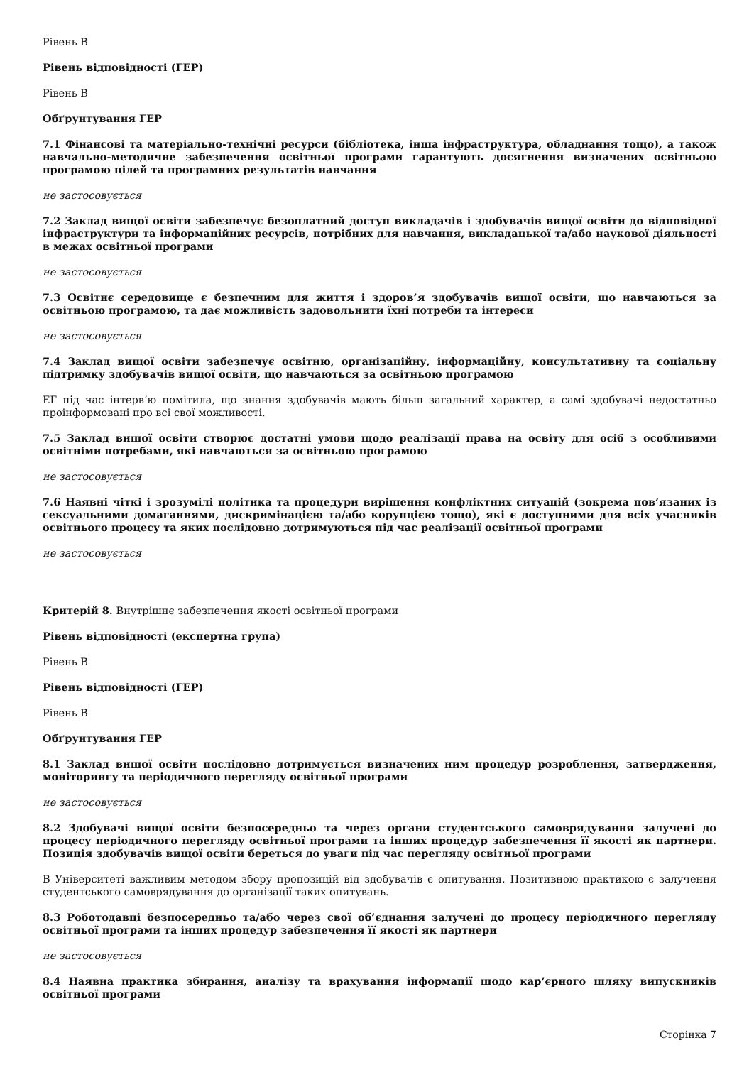Рівень В
Рівень відповідності (ГЕР)
Рівень В
Обґрунтування ГЕР
7.1 Фінансові та матеріально-технічні ресурси (бібліотека, інша інфраструктура, обладнання тощо), а також навчально-методичне забезпечення освітньої програми гарантують досягнення визначених освітньою програмою цілей та програмних результатів навчання
не застосовується
7.2 Заклад вищої освіти забезпечує безоплатний доступ викладачів і здобувачів вищої освіти до відповідної інфраструктури та інформаційних ресурсів, потрібних для навчання, викладацької та/або наукової діяльності в межах освітньої програми
не застосовується
7.3 Освітнє середовище є безпечним для життя і здоров’я здобувачів вищої освіти, що навчаються за освітньою програмою, та дає можливість задовольнити їхні потреби та інтереси
не застосовується
7.4 Заклад вищої освіти забезпечує освітню, організаційну, інформаційну, консультативну та соціальну підтримку здобувачів вищої освіти, що навчаються за освітньою програмою
ЕГ під час інтерв’ю помітила, що знання здобувачів мають більш загальний характер, а самі здобувачі недостатньо проінформовані про всі свої можливості.
7.5 Заклад вищої освіти створює достатні умови щодо реалізації права на освіту для осіб з особливими освітніми потребами, які навчаються за освітньою програмою
не застосовується
7.6 Наявні чіткі і зрозумілі політика та процедури вирішення конфліктних ситуацій (зокрема пов’язаних із сексуальними домаганнями, дискримінацією та/або корупцією тощо), які є доступними для всіх учасників освітнього процесу та яких послідовно дотримуються під час реалізації освітньої програми
не застосовується
Критерій 8. Внутрішнє забезпечення якості освітньої програми
Рівень відповідності (експертна група)
Рівень В
Рівень відповідності (ГЕР)
Рівень В
Обґрунтування ГЕР
8.1 Заклад вищої освіти послідовно дотримується визначених ним процедур розроблення, затвердження, моніторингу та періодичного перегляду освітньої програми
не застосовується
8.2 Здобувачі вищої освіти безпосередньо та через органи студентського самоврядування залучені до процесу періодичного перегляду освітньої програми та інших процедур забезпечення її якості як партнери. Позиція здобувачів вищої освіти береться до уваги під час перегляду освітньої програми
В Університеті важливим методом збору пропозицій від здобувачів є опитування. Позитивною практикою є залучення студентського самоврядування до організації таких опитувань.
8.3 Роботодавці безпосередньо та/або через свої об’єднання залучені до процесу періодичного перегляду освітньої програми та інших процедур забезпечення її якості як партнери
не застосовується
8.4 Наявна практика збирання, аналізу та врахування інформації щодо кар’єрного шляху випускників освітньої програми
Сторінка 7